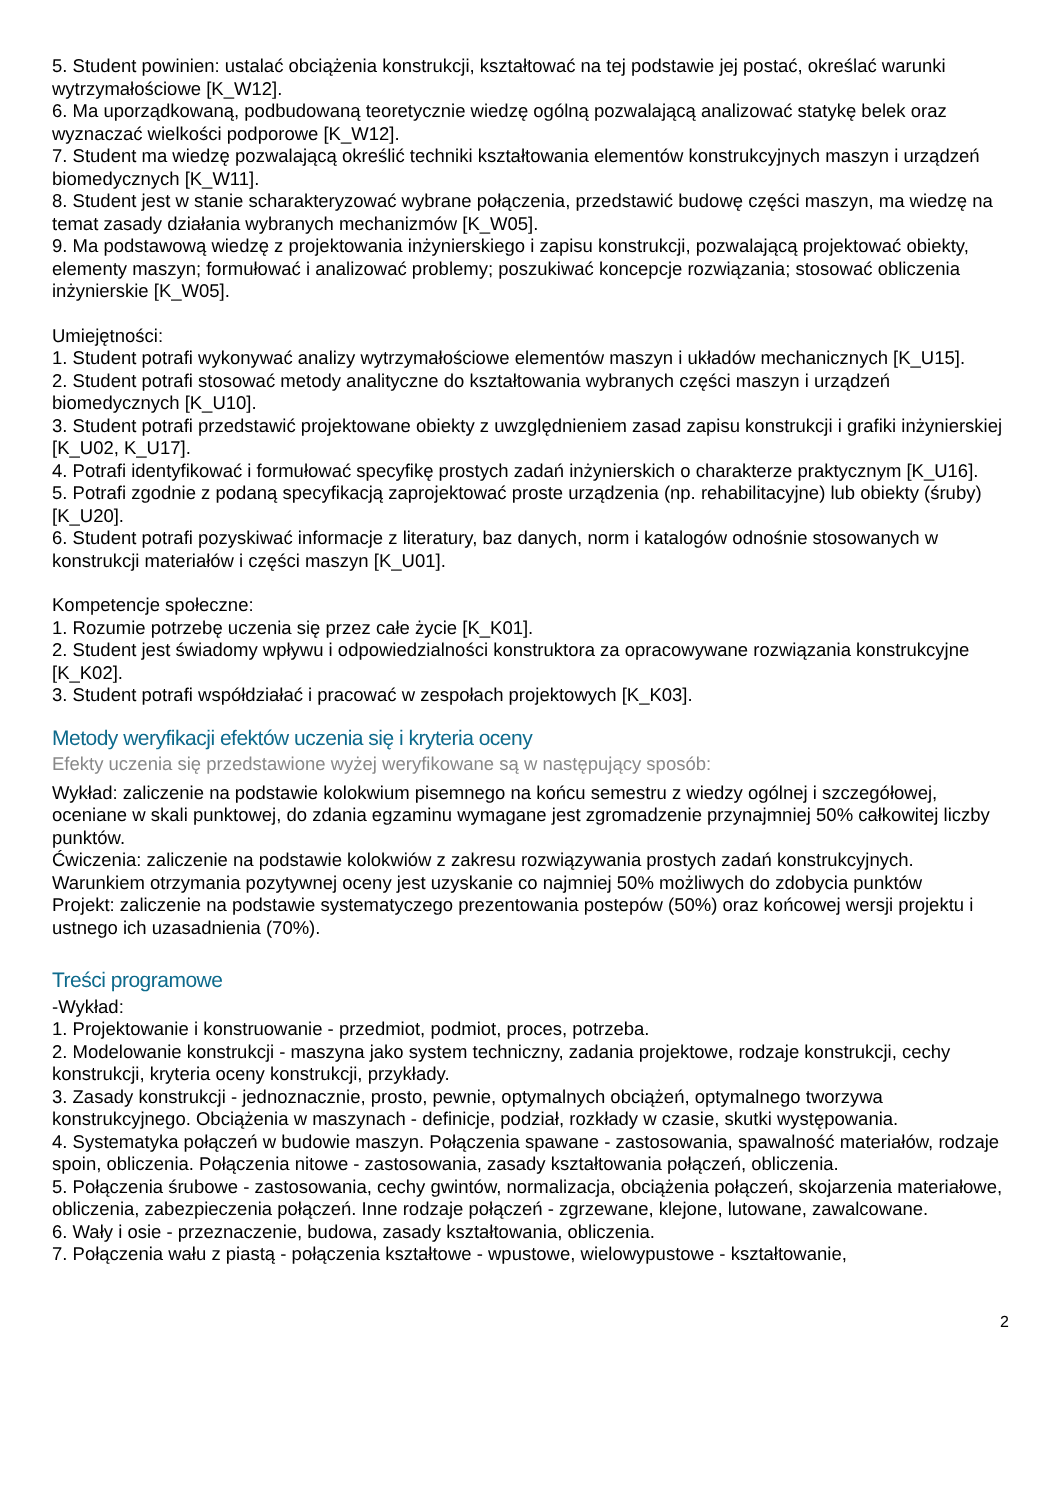5. Student powinien: ustalać obciążenia konstrukcji, kształtować na tej podstawie jej postać, określać warunki wytrzymałościowe [K_W12].
6. Ma uporządkowaną, podbudowaną teoretycznie wiedzę ogólną pozwalającą analizować statykę belek oraz wyznaczać wielkości podporowe [K_W12].
7. Student ma wiedzę pozwalającą określić techniki kształtowania elementów konstrukcyjnych maszyn i urządzeń biomedycznych [K_W11].
8. Student jest w stanie scharakteryzować wybrane połączenia, przedstawić budowę części maszyn, ma wiedzę na temat zasady działania wybranych mechanizmów [K_W05].
9. Ma podstawową wiedzę z projektowania inżynierskiego i zapisu konstrukcji, pozwalającą projektować obiekty, elementy maszyn; formułować i analizować problemy; poszukiwać koncepcje rozwiązania; stosować obliczenia inżynierskie [K_W05].
Umiejętności:
1. Student potrafi wykonywać analizy wytrzymałościowe elementów maszyn i układów mechanicznych [K_U15].
2. Student potrafi stosować metody analityczne do kształtowania wybranych części maszyn i urządzeń biomedycznych [K_U10].
3. Student potrafi przedstawić projektowane obiekty z uwzględnieniem zasad zapisu konstrukcji i grafiki inżynierskiej [K_U02, K_U17].
4. Potrafi identyfikować i formułować specyfikę prostych zadań inżynierskich o charakterze praktycznym [K_U16].
5. Potrafi zgodnie z podaną specyfikacją zaprojektować proste urządzenia (np. rehabilitacyjne) lub obiekty (śruby) [K_U20].
6. Student potrafi pozyskiwać informacje z literatury, baz danych, norm i katalogów odnośnie stosowanych w konstrukcji materiałów i części maszyn [K_U01].
Kompetencje społeczne:
1. Rozumie potrzebę uczenia się przez całe życie [K_K01].
2. Student jest świadomy wpływu i odpowiedzialności konstruktora za opracowywane rozwiązania konstrukcyjne [K_K02].
3. Student potrafi współdziałać i pracować w zespołach projektowych [K_K03].
Metody weryfikacji efektów uczenia się i kryteria oceny
Efekty uczenia się przedstawione wyżej weryfikowane są w następujący sposób:
Wykład: zaliczenie na podstawie kolokwium pisemnego na końcu semestru z wiedzy ogólnej i szczegółowej, oceniane w skali punktowej, do zdania egzaminu wymagane jest zgromadzenie przynajmniej 50% całkowitej liczby punktów.
Ćwiczenia: zaliczenie na podstawie kolokwiów z zakresu rozwiązywania prostych zadań konstrukcyjnych. Warunkiem otrzymania pozytywnej oceny jest uzyskanie co najmniej 50% możliwych do zdobycia punktów
Projekt: zaliczenie na podstawie systematyczego prezentowania postepów (50%) oraz końcowej wersji projektu i ustnego ich uzasadnienia (70%).
Treści programowe
-Wykład:
1. Projektowanie i konstruowanie - przedmiot, podmiot, proces, potrzeba.
2. Modelowanie konstrukcji - maszyna jako system techniczny, zadania projektowe, rodzaje konstrukcji, cechy konstrukcji, kryteria oceny konstrukcji, przykłady.
3. Zasady konstrukcji - jednoznacznie, prosto, pewnie, optymalnych obciążeń, optymalnego tworzywa konstrukcyjnego. Obciążenia w maszynach - definicje, podział, rozkłady w czasie, skutki występowania.
4. Systematyka połączeń w budowie maszyn. Połączenia spawane - zastosowania, spawalność materiałów, rodzaje spoin, obliczenia. Połączenia nitowe - zastosowania, zasady kształtowania połączeń, obliczenia.
5. Połączenia śrubowe - zastosowania, cechy gwintów, normalizacja, obciążenia połączeń, skojarzenia materiałowe, obliczenia, zabezpieczenia połączeń. Inne rodzaje połączeń - zgrzewane, klejone, lutowane, zawalcowane.
6. Wały i osie - przeznaczenie, budowa, zasady kształtowania, obliczenia.
7. Połączenia wału z piastą - połączenia kształtowe - wpustowe, wielowypustowe - kształtowanie,
2